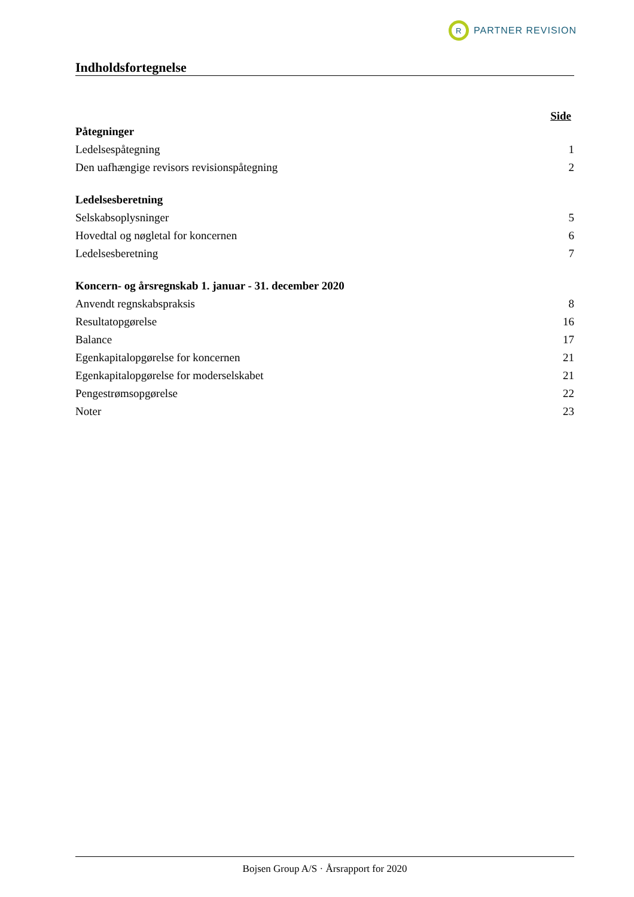R
PARTNER REVISION
Indholdsfortegnelse
Side
Påtegninger
Ledelsespåtegning 1
Den uafhængige revisors revisionspåtegning 2
Ledelsesberetning
Selskabsoplysninger 5
Hovedtal og nøgletal for koncernen 6
Ledelsesberetning 7
Koncern- og årsregnskab 1. januar - 31. december 2020
Anvendt regnskabspraksis 8
Resultatopgørelse 16
Balance 17
Egenkapitalopgørelse for koncernen 21
Egenkapitalopgørelse for moderselskabet 21
Pengestrømsopgørelse 22
Noter 23
Bojsen Group A/S · Årsrapport for 2020